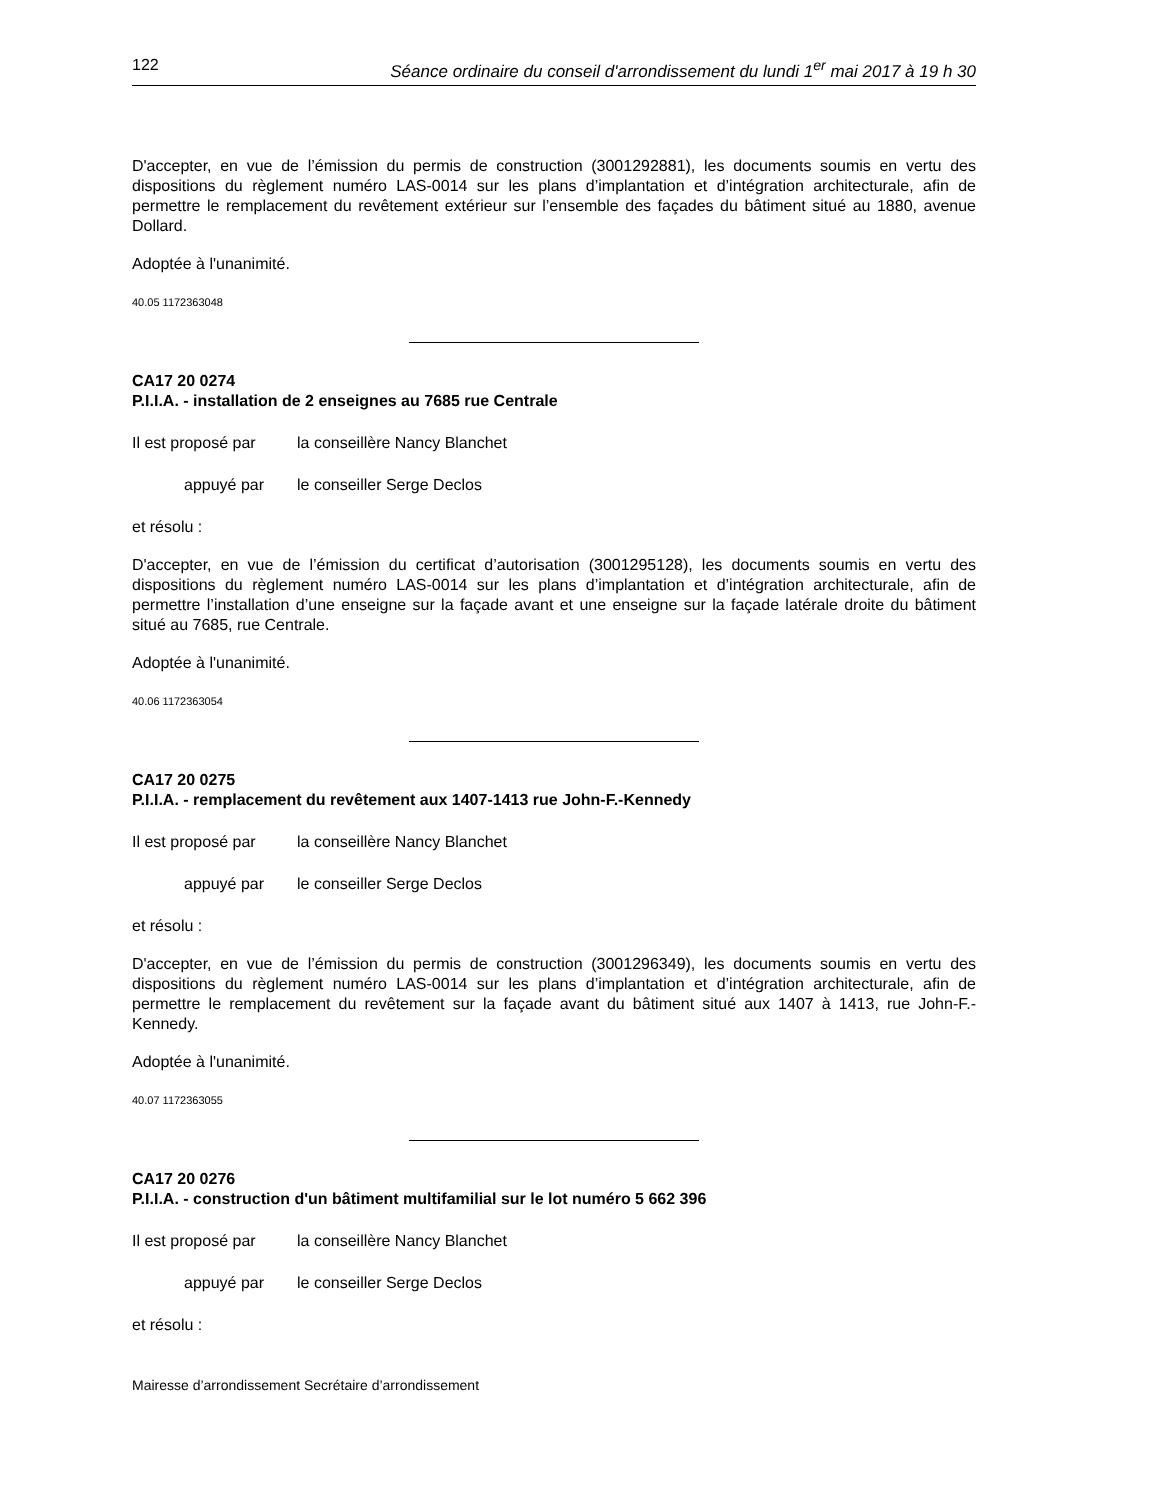122 Séance ordinaire du conseil d'arrondissement du lundi 1<sup>er</sup> mai 2017 à 19 h 30
D'accepter, en vue de l’émission du permis de construction (3001292881), les documents soumis en vertu des dispositions du règlement numéro LAS-0014 sur les plans d’implantation et d’intégration architecturale, afin de permettre le remplacement du revêtement extérieur sur l’ensemble des façades du bâtiment situé au 1880, avenue Dollard.
Adoptée à l'unanimité.
40.05 1172363048
CA17 20 0274
P.I.I.A. - installation de 2 enseignes au 7685 rue Centrale
Il est proposé par la conseillère Nancy Blanchet
appuyé par le conseiller Serge Declos
et résolu :
D'accepter, en vue de l’émission du certificat d’autorisation (3001295128), les documents soumis en vertu des dispositions du règlement numéro LAS-0014 sur les plans d’implantation et d’intégration architecturale, afin de permettre l’installation d’une enseigne sur la façade avant et une enseigne sur la façade latérale droite du bâtiment situé au 7685, rue Centrale.
Adoptée à l'unanimité.
40.06 1172363054
CA17 20 0275
P.I.I.A. - remplacement du revêtement aux 1407-1413 rue John-F.-Kennedy
Il est proposé par la conseillère Nancy Blanchet
appuyé par le conseiller Serge Declos
et résolu :
D'accepter, en vue de l’émission du permis de construction (3001296349), les documents soumis en vertu des dispositions du règlement numéro LAS-0014 sur les plans d’implantation et d’intégration architecturale, afin de permettre le remplacement du revêtement sur la façade avant du bâtiment situé aux 1407 à 1413, rue John-F.-Kennedy.
Adoptée à l'unanimité.
40.07 1172363055
CA17 20 0276
P.I.I.A. - construction d'un bâtiment multifamilial sur le lot numéro 5 662 396
Il est proposé par la conseillère Nancy Blanchet
appuyé par le conseiller Serge Declos
et résolu :
Mairesse d’arrondissement Secrétaire d’arrondissement